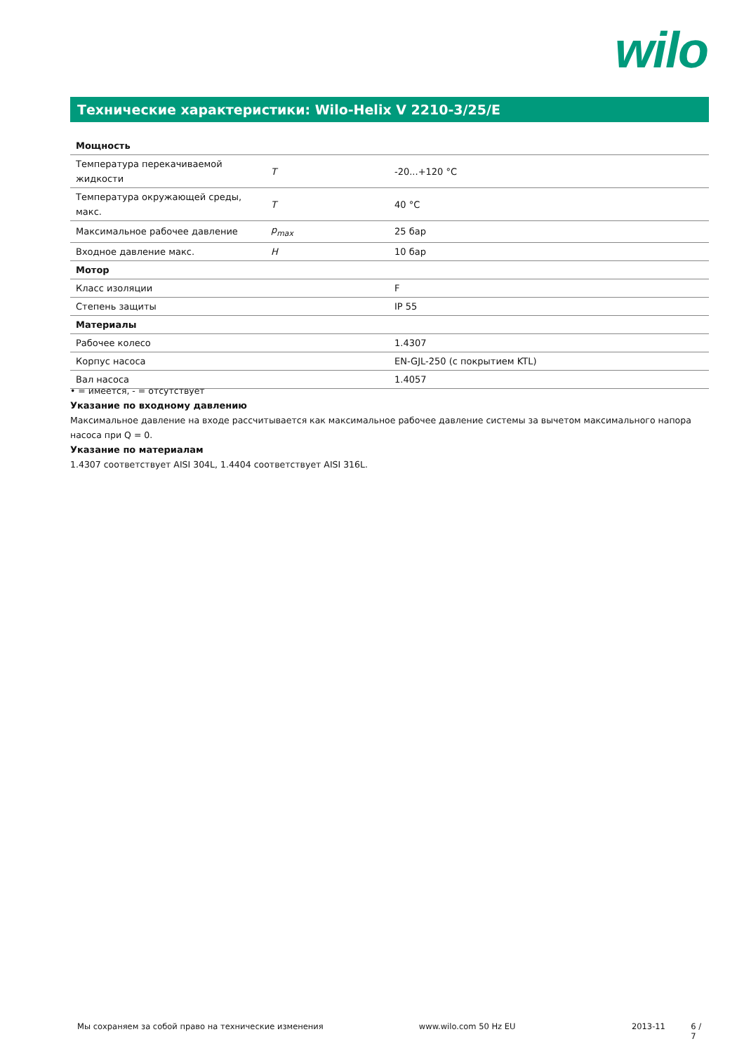wilo
Технические характеристики: Wilo-Helix V 2210-3/25/E
| Мощность | | |
| --- | --- | --- |
| Температура перекачиваемой жидкости | T | -20...+120 °C |
| Температура окружающей среды, макс. | T | 40 °C |
| Максимальное рабочее давление | p<sub>max</sub> | 25 бар |
| Входное давление макс. | H | 10 бар |
| Мотор | | |
| Класс изоляции | | F |
| Степень защиты | | IP 55 |
| Материалы | | |
| Рабочее колесо | | 1.4307 |
| Корпус насоса | | EN-GJL-250 (с покрытием KTL) |
| Вал насоса | | 1.4057 |
• = имеется, - = отсутствует
Указание по входному давлению
Максимальное давление на входе рассчитывается как максимальное рабочее давление системы за вычетом максимального напора насоса при Q = 0.
Указание по материалам
1.4307 соответствует AISI 304L, 1.4404 соответствует AISI 316L.
Мы сохраняем за собой право на технические изменения www.wilo.com 50 Hz EU 2013-11 6 / 7